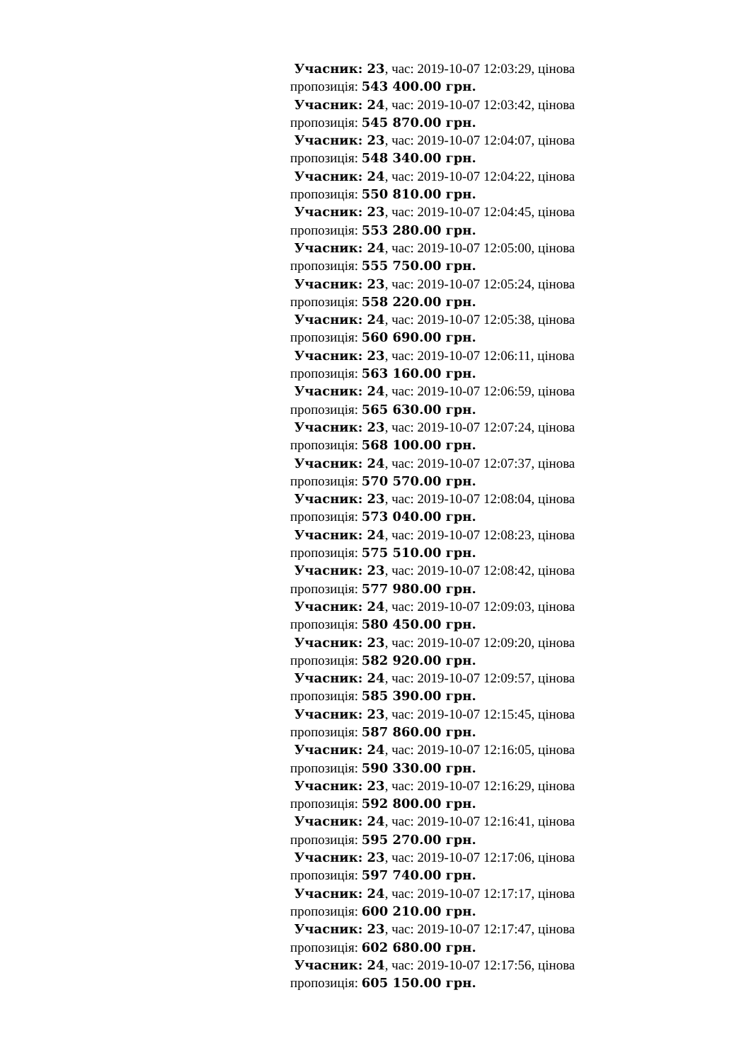Учасник: 23, час: 2019-10-07 12:03:29, цінова пропозиція: 543 400.00 грн.
Учасник: 24, час: 2019-10-07 12:03:42, цінова пропозиція: 545 870.00 грн.
Учасник: 23, час: 2019-10-07 12:04:07, цінова пропозиція: 548 340.00 грн.
Учасник: 24, час: 2019-10-07 12:04:22, цінова пропозиція: 550 810.00 грн.
Учасник: 23, час: 2019-10-07 12:04:45, цінова пропозиція: 553 280.00 грн.
Учасник: 24, час: 2019-10-07 12:05:00, цінова пропозиція: 555 750.00 грн.
Учасник: 23, час: 2019-10-07 12:05:24, цінова пропозиція: 558 220.00 грн.
Учасник: 24, час: 2019-10-07 12:05:38, цінова пропозиція: 560 690.00 грн.
Учасник: 23, час: 2019-10-07 12:06:11, цінова пропозиція: 563 160.00 грн.
Учасник: 24, час: 2019-10-07 12:06:59, цінова пропозиція: 565 630.00 грн.
Учасник: 23, час: 2019-10-07 12:07:24, цінова пропозиція: 568 100.00 грн.
Учасник: 24, час: 2019-10-07 12:07:37, цінова пропозиція: 570 570.00 грн.
Учасник: 23, час: 2019-10-07 12:08:04, цінова пропозиція: 573 040.00 грн.
Учасник: 24, час: 2019-10-07 12:08:23, цінова пропозиція: 575 510.00 грн.
Учасник: 23, час: 2019-10-07 12:08:42, цінова пропозиція: 577 980.00 грн.
Учасник: 24, час: 2019-10-07 12:09:03, цінова пропозиція: 580 450.00 грн.
Учасник: 23, час: 2019-10-07 12:09:20, цінова пропозиція: 582 920.00 грн.
Учасник: 24, час: 2019-10-07 12:09:57, цінова пропозиція: 585 390.00 грн.
Учасник: 23, час: 2019-10-07 12:15:45, цінова пропозиція: 587 860.00 грн.
Учасник: 24, час: 2019-10-07 12:16:05, цінова пропозиція: 590 330.00 грн.
Учасник: 23, час: 2019-10-07 12:16:29, цінова пропозиція: 592 800.00 грн.
Учасник: 24, час: 2019-10-07 12:16:41, цінова пропозиція: 595 270.00 грн.
Учасник: 23, час: 2019-10-07 12:17:06, цінова пропозиція: 597 740.00 грн.
Учасник: 24, час: 2019-10-07 12:17:17, цінова пропозиція: 600 210.00 грн.
Учасник: 23, час: 2019-10-07 12:17:47, цінова пропозиція: 602 680.00 грн.
Учасник: 24, час: 2019-10-07 12:17:56, цінова пропозиція: 605 150.00 грн.